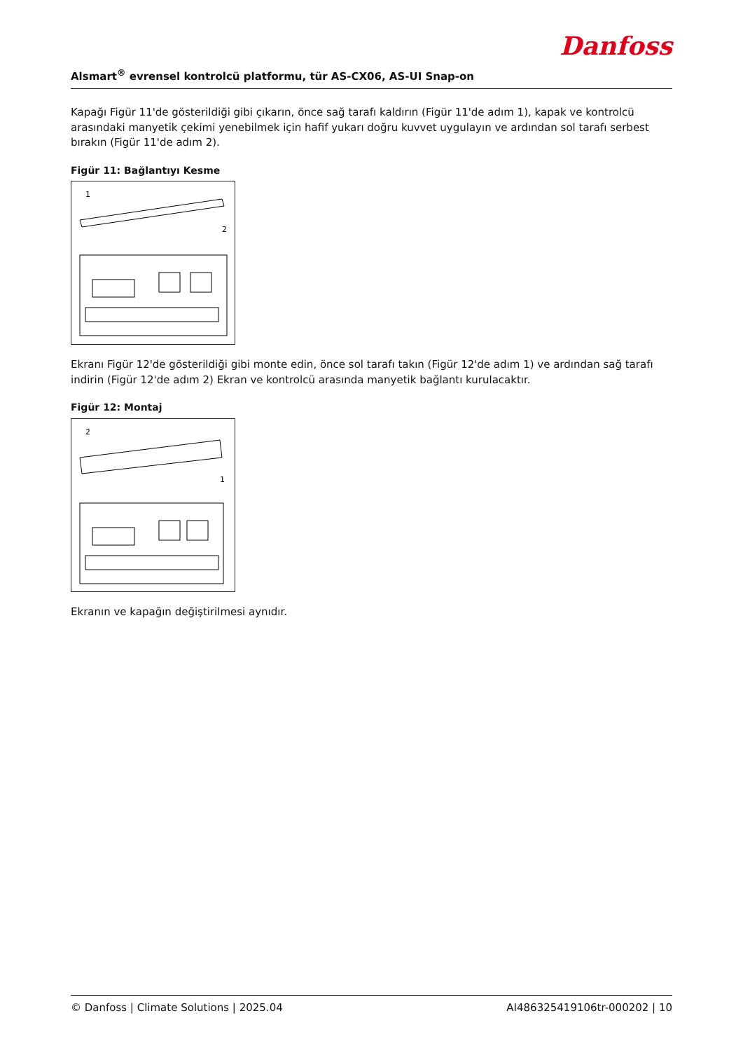Danfoss
Alsmart<sup>®</sup> evrensel kontrolcü platformu, tür AS-CX06, AS-UI Snap-on
Kapağı Figür 11'de gösterildiği gibi çıkarın, önce sağ tarafı kaldırın (Figür 11'de adım 1), kapak ve kontrolcü arasındaki manyetik çekimi yenebilmek için hafif yukarı doğru kuvvet uygulayın ve ardından sol tarafı serbest bırakın (Figür 11'de adım 2).
Figür 11: Bağlantıyı Kesme
1
2
Ekranı Figür 12'de gösterildiği gibi monte edin, önce sol tarafı takın (Figür 12'de adım 1) ve ardından sağ tarafı indirin (Figür 12'de adım 2) Ekran ve kontrolcü arasında manyetik bağlantı kurulacaktır.
Figür 12: Montaj
2
1
Ekranın ve kapağın değiştirilmesi aynıdır.
© Danfoss | Climate Solutions | 2025.04 AI486325419106tr-000202 | 10